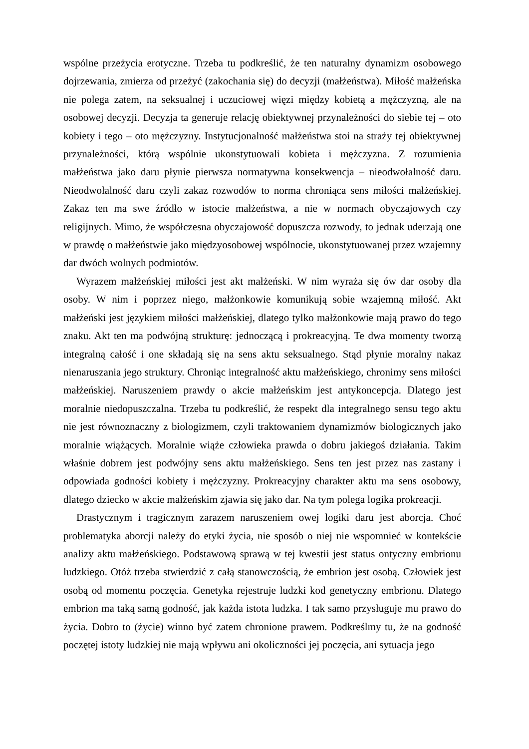wspólne przeżycia erotyczne. Trzeba tu podkreślić, że ten naturalny dynamizm osobowego dojrzewania, zmierza od przeżyć (zakochania się) do decyzji (małżeństwa). Miłość małżeńska nie polega zatem, na seksualnej i uczuciowej więzi między kobietą a mężczyzną, ale na osobowej decyzji. Decyzja ta generuje relację obiektywnej przynależności do siebie tej – oto kobiety i tego – oto mężczyzny. Instytucjonalność małżeństwa stoi na straży tej obiektywnej przynależności, którą wspólnie ukonstytuowali kobieta i mężczyzna. Z rozumienia małżeństwa jako daru płynie pierwsza normatywna konsekwencja – nieodwołalność daru. Nieodwołalność daru czyli zakaz rozwodów to norma chroniąca sens miłości małżeńskiej. Zakaz ten ma swe źródło w istocie małżeństwa, a nie w normach obyczajowych czy religijnych. Mimo, że współczesna obyczajowość dopuszcza rozwody, to jednak uderzają one w prawdę o małżeństwie jako międzyosobowej wspólnocie, ukonstytuowanej przez wzajemny dar dwóch wolnych podmiotów.
Wyrazem małżeńskiej miłości jest akt małżeński. W nim wyraża się ów dar osoby dla osoby. W nim i poprzez niego, małżonkowie komunikują sobie wzajemną miłość. Akt małżeński jest językiem miłości małżeńskiej, dlatego tylko małżonkowie mają prawo do tego znaku. Akt ten ma podwójną strukturę: jednoczącą i prokreacyjną. Te dwa momenty tworzą integralną całość i one składają się na sens aktu seksualnego. Stąd płynie moralny nakaz nienaruszania jego struktury. Chroniąc integralność aktu małżeńskiego, chronimy sens miłości małżeńskiej. Naruszeniem prawdy o akcie małżeńskim jest antykoncepcja. Dlatego jest moralnie niedopuszczalna. Trzeba tu podkreślić, że respekt dla integralnego sensu tego aktu nie jest równoznaczny z biologizmem, czyli traktowaniem dynamizmów biologicznych jako moralnie wiążących. Moralnie wiąże człowieka prawda o dobru jakiegoś działania. Takim właśnie dobrem jest podwójny sens aktu małżeńskiego. Sens ten jest przez nas zastany i odpowiada godności kobiety i mężczyzny. Prokreacyjny charakter aktu ma sens osobowy, dlatego dziecko w akcie małżeńskim zjawia się jako dar. Na tym polega logika prokreacji.
Drastycznym i tragicznym zarazem naruszeniem owej logiki daru jest aborcja. Choć problematyka aborcji należy do etyki życia, nie sposób o niej nie wspomnieć w kontekście analizy aktu małżeńskiego. Podstawową sprawą w tej kwestii jest status ontyczny embrionu ludzkiego. Otóż trzeba stwierdzić z całą stanowczością, że embrion jest osobą. Człowiek jest osobą od momentu poczęcia. Genetyka rejestruje ludzki kod genetyczny embrionu. Dlatego embrion ma taką samą godność, jak każda istota ludzka. I tak samo przysługuje mu prawo do życia. Dobro to (życie) winno być zatem chronione prawem. Podkreślmy tu, że na godność poczętej istoty ludzkiej nie mają wpływu ani okoliczności jej poczęcia, ani sytuacja jego